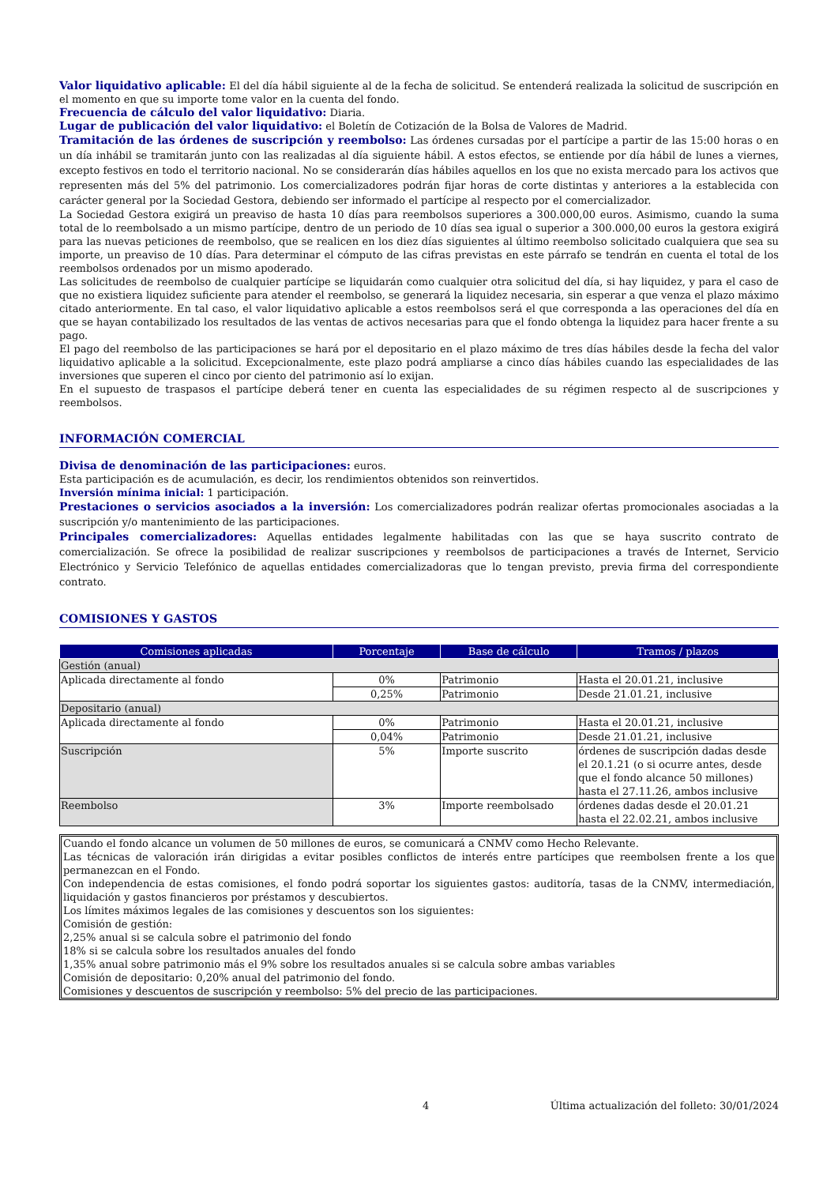Valor liquidativo aplicable: El del día hábil siguiente al de la fecha de solicitud. Se entenderá realizada la solicitud de suscripción en el momento en que su importe tome valor en la cuenta del fondo.
Frecuencia de cálculo del valor liquidativo: Diaria.
Lugar de publicación del valor liquidativo: el Boletín de Cotización de la Bolsa de Valores de Madrid.
Tramitación de las órdenes de suscripción y reembolso: Las órdenes cursadas por el partícipe a partir de las 15:00 horas o en un día inhábil se tramitarán junto con las realizadas al día siguiente hábil. A estos efectos, se entiende por día hábil de lunes a viernes, excepto festivos en todo el territorio nacional. No se considerarán días hábiles aquellos en los que no exista mercado para los activos que representen más del 5% del patrimonio. Los comercializadores podrán fijar horas de corte distintas y anteriores a la establecida con carácter general por la Sociedad Gestora, debiendo ser informado el partícipe al respecto por el comercializador.
La Sociedad Gestora exigirá un preaviso de hasta 10 días para reembolsos superiores a 300.000,00 euros. Asimismo, cuando la suma total de lo reembolsado a un mismo partícipe, dentro de un periodo de 10 días sea igual o superior a 300.000,00 euros la gestora exigirá para las nuevas peticiones de reembolso, que se realicen en los diez días siguientes al último reembolso solicitado cualquiera que sea su importe, un preaviso de 10 días. Para determinar el cómputo de las cifras previstas en este párrafo se tendrán en cuenta el total de los reembolsos ordenados por un mismo apoderado.
Las solicitudes de reembolso de cualquier partícipe se liquidarán como cualquier otra solicitud del día, si hay liquidez, y para el caso de que no existiera liquidez suficiente para atender el reembolso, se generará la liquidez necesaria, sin esperar a que venza el plazo máximo citado anteriormente. En tal caso, el valor liquidativo aplicable a estos reembolsos será el que corresponda a las operaciones del día en que se hayan contabilizado los resultados de las ventas de activos necesarias para que el fondo obtenga la liquidez para hacer frente a su pago.
El pago del reembolso de las participaciones se hará por el depositario en el plazo máximo de tres días hábiles desde la fecha del valor liquidativo aplicable a la solicitud. Excepcionalmente, este plazo podrá ampliarse a cinco días hábiles cuando las especialidades de las inversiones que superen el cinco por ciento del patrimonio así lo exijan.
En el supuesto de traspasos el partícipe deberá tener en cuenta las especialidades de su régimen respecto al de suscripciones y reembolsos.
INFORMACIÓN COMERCIAL
Divisa de denominación de las participaciones: euros.
Esta participación es de acumulación, es decir, los rendimientos obtenidos son reinvertidos.
Inversión mínima inicial: 1 participación.
Prestaciones o servicios asociados a la inversión: Los comercializadores podrán realizar ofertas promocionales asociadas a la suscripción y/o mantenimiento de las participaciones.
Principales comercializadores: Aquellas entidades legalmente habilitadas con las que se haya suscrito contrato de comercialización. Se ofrece la posibilidad de realizar suscripciones y reembolsos de participaciones a través de Internet, Servicio Electrónico y Servicio Telefónico de aquellas entidades comercializadoras que lo tengan previsto, previa firma del correspondiente contrato.
COMISIONES Y GASTOS
| Comisiones aplicadas | Porcentaje | Base de cálculo | Tramos / plazos |
| --- | --- | --- | --- |
| Gestión (anual) | | | |
| Aplicada directamente al fondo | 0% | Patrimonio | Hasta el 20.01.21, inclusive |
| | 0,25% | Patrimonio | Desde 21.01.21, inclusive |
| Depositario (anual) | | | |
| Aplicada directamente al fondo | 0% | Patrimonio | Hasta el 20.01.21, inclusive |
| | 0,04% | Patrimonio | Desde 21.01.21, inclusive |
| Suscripción | 5% | Importe suscrito | órdenes de suscripción dadas desde el 20.1.21 (o si ocurre antes, desde que el fondo alcance 50 millones) hasta el 27.11.26, ambos inclusive |
| Reembolso | 3% | Importe reembolsado | órdenes dadas desde el 20.01.21 hasta el 22.02.21, ambos inclusive |
Cuando el fondo alcance un volumen de 50 millones de euros, se comunicará a CNMV como Hecho Relevante.
Las técnicas de valoración irán dirigidas a evitar posibles conflictos de interés entre partícipes que reembolsen frente a los que permanezcan en el Fondo.
Con independencia de estas comisiones, el fondo podrá soportar los siguientes gastos: auditoría, tasas de la CNMV, intermediación, liquidación y gastos financieros por préstamos y descubiertos.
Los límites máximos legales de las comisiones y descuentos son los siguientes:
Comisión de gestión:
2,25% anual si se calcula sobre el patrimonio del fondo
18% si se calcula sobre los resultados anuales del fondo
1,35% anual sobre patrimonio más el 9% sobre los resultados anuales si se calcula sobre ambas variables
Comisión de depositario: 0,20% anual del patrimonio del fondo.
Comisiones y descuentos de suscripción y reembolso: 5% del precio de las participaciones.
4 Última actualización del folleto: 30/01/2024